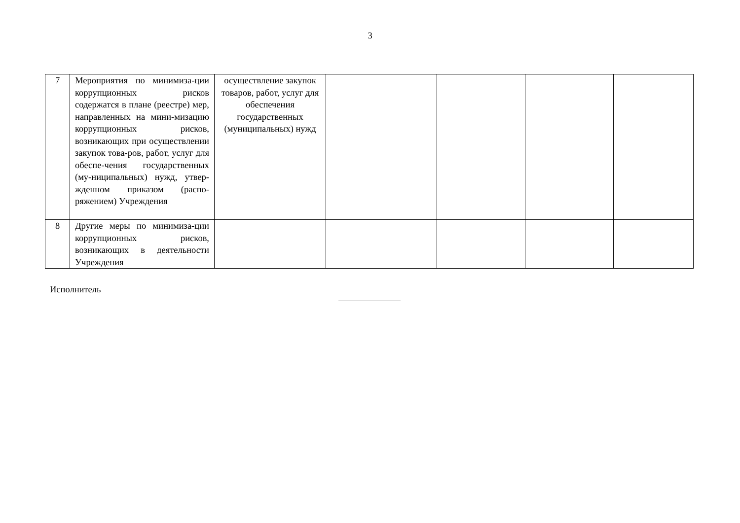3
| 7 | Мероприятия по минимиза-ции коррупционных рисков содержатся в плане (реестре) мер, направленных на мини-мизацию коррупционных рисков, возникающих при осуществлении закупок това-ров, работ, услуг для обеспе-чения государственных (му-ниципальных) нужд, утвер-жденном приказом (распо-ряжением) Учреждения | осуществление закупок товаров, работ, услуг для обеспечения государственных (муниципальных) нужд | | | | |
| 8 | Другие меры по минимиза-ции коррупционных рисков, возникающих в деятельности Учреждения | | | | | |
Исполнитель